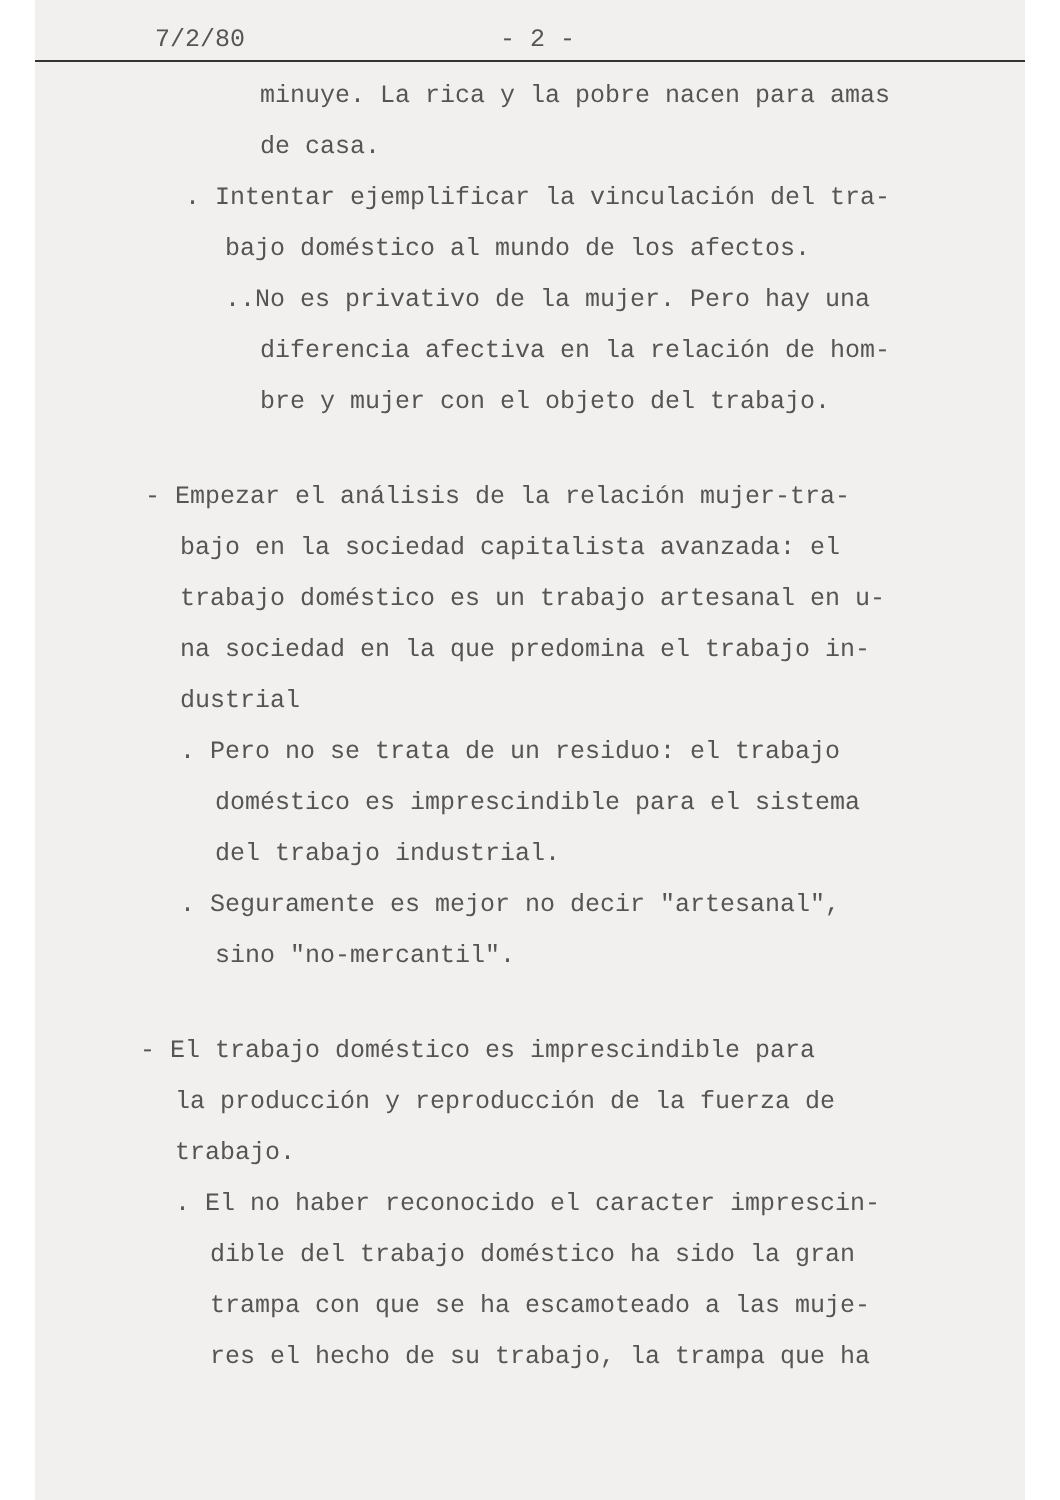7/2/80 - 2 -
minuye. La rica y la pobre nacen para amas
de casa.
. Intentar ejemplificar la vinculación del tra-
bajo doméstico al mundo de los afectos.
..No es privativo de la mujer. Pero hay una
diferencia afectiva en la relación de hom-
bre y mujer con el objeto del trabajo.
- Empezar el análisis de la relación mujer-tra-
bajo en la sociedad capitalista avanzada: el
trabajo doméstico es un trabajo artesanal en u-
na sociedad en la que predomina el trabajo in-
dustrial
. Pero no se trata de un residuo: el trabajo
doméstico es imprescindible para el sistema
del trabajo industrial.
. Seguramente es mejor no decir "artesanal",
sino "no-mercantil".
- El trabajo doméstico es imprescindible para
la producción y reproducción de la fuerza de
trabajo.
. El no haber reconocido el caracter imprescin-
dible del trabajo doméstico ha sido la gran
trampa con que se ha escamoteado a las muje-
res el hecho de su trabajo, la trampa que ha